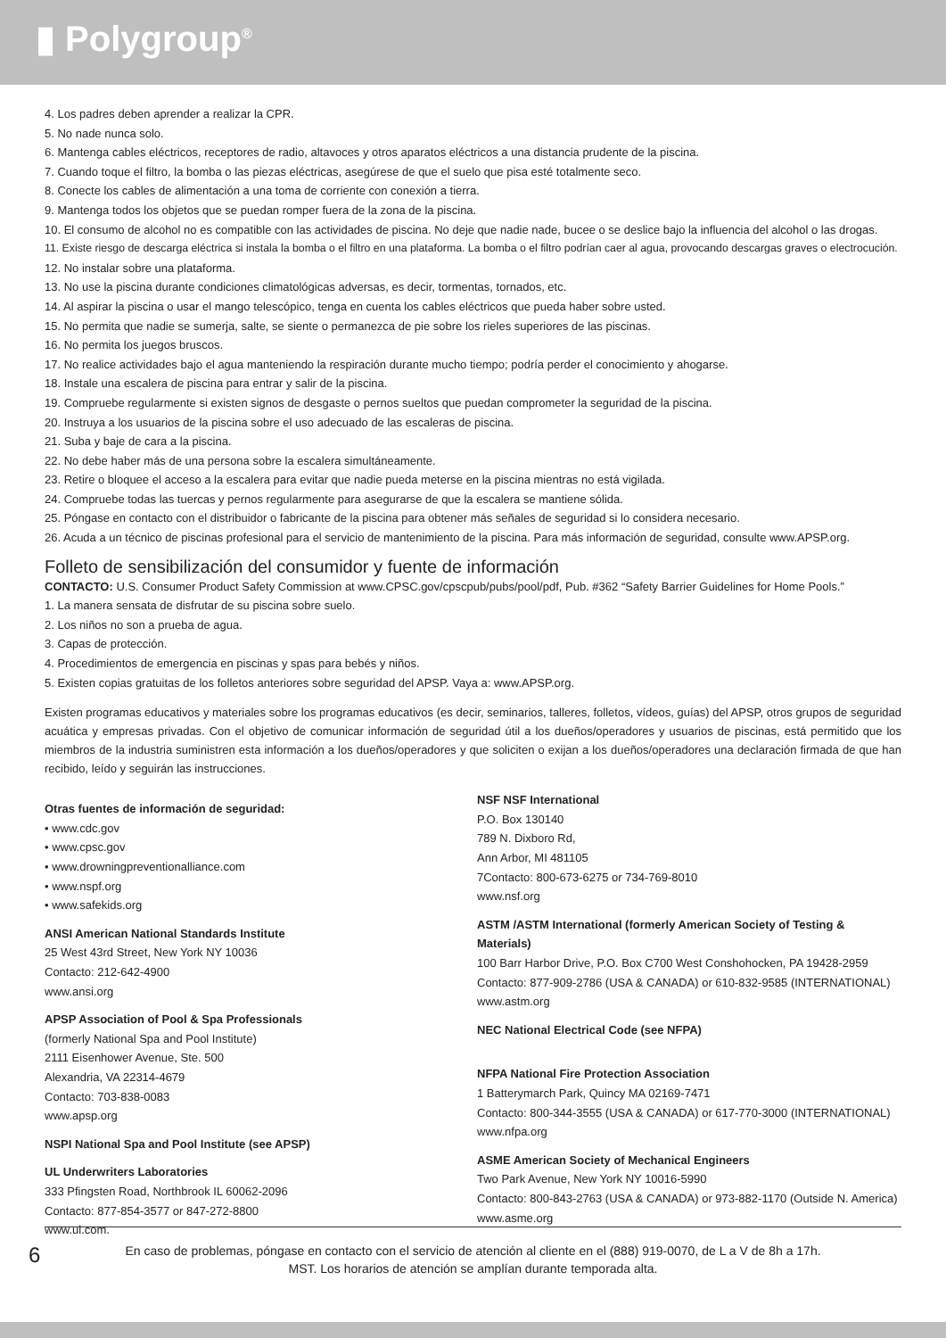▮ Polygroup<sup>®</sup>
4. Los padres deben aprender a realizar la CPR.
5. No nade nunca solo.
6. Mantenga cables eléctricos, receptores de radio, altavoces y otros aparatos eléctricos a una distancia prudente de la piscina.
7. Cuando toque el filtro, la bomba o las piezas eléctricas, asegúrese de que el suelo que pisa esté totalmente seco.
8. Conecte los cables de alimentación a una toma de corriente con conexión a tierra.
9. Mantenga todos los objetos que se puedan romper fuera de la zona de la piscina.
10. El consumo de alcohol no es compatible con las actividades de piscina. No deje que nadie nade, bucee o se deslice bajo la influencia del alcohol o las drogas.
11. Existe riesgo de descarga eléctrica si instala la bomba o el filtro en una plataforma. La bomba o el filtro podrían caer al agua, provocando descargas graves o electrocución.
12. No instalar sobre una plataforma.
13. No use la piscina durante condiciones climatológicas adversas, es decir, tormentas, tornados, etc.
14. Al aspirar la piscina o usar el mango telescópico, tenga en cuenta los cables eléctricos que pueda haber sobre usted.
15. No permita que nadie se sumerja, salte, se siente o permanezca de pie sobre los rieles superiores de las piscinas.
16. No permita los juegos bruscos.
17. No realice actividades bajo el agua manteniendo la respiración durante mucho tiempo; podría perder el conocimiento y ahogarse.
18. Instale una escalera de piscina para entrar y salir de la piscina.
19. Compruebe regularmente si existen signos de desgaste o pernos sueltos que puedan comprometer la seguridad de la piscina.
20. Instruya a los usuarios de la piscina sobre el uso adecuado de las escaleras de piscina.
21. Suba y baje de cara a la piscina.
22. No debe haber más de una persona sobre la escalera simultáneamente.
23. Retire o bloquee el acceso a la escalera para evitar que nadie pueda meterse en la piscina mientras no está vigilada.
24. Compruebe todas las tuercas y pernos regularmente para asegurarse de que la escalera se mantiene sólida.
25. Póngase en contacto con el distribuidor o fabricante de la piscina para obtener más señales de seguridad si lo considera necesario.
26. Acuda a un técnico de piscinas profesional para el servicio de mantenimiento de la piscina. Para más información de seguridad, consulte www.APSP.org.
Folleto de sensibilización del consumidor y fuente de información
CONTACTO: U.S. Consumer Product Safety Commission at www.CPSC.gov/cpscpub/pubs/pool/pdf, Pub. #362 “Safety Barrier Guidelines for Home Pools.”
1. La manera sensata de disfrutar de su piscina sobre suelo.
2. Los niños no son a prueba de agua.
3. Capas de protección.
4. Procedimientos de emergencia en piscinas y spas para bebés y niños.
5. Existen copias gratuitas de los folletos anteriores sobre seguridad del APSP. Vaya a: www.APSP.org.
Existen programas educativos y materiales sobre los programas educativos (es decir, seminarios, talleres, folletos, vídeos, guías) del APSP, otros grupos de seguridad acuática y empresas privadas. Con el objetivo de comunicar información de seguridad útil a los dueños/operadores y usuarios de piscinas, está permitido que los miembros de la industria suministren esta información a los dueños/operadores y que soliciten o exijan a los dueños/operadores una declaración firmada de que han recibido, leído y seguirán las instrucciones.
Otras fuentes de información de seguridad:
• www.cdc.gov
• www.cpsc.gov
• www.drowningpreventionalliance.com
• www.nspf.org
• www.safekids.org
ANSI American National Standards Institute
25 West 43rd Street, New York NY 10036
Contacto: 212-642-4900
www.ansi.org
APSP Association of Pool & Spa Professionals
(formerly National Spa and Pool Institute)
2111 Eisenhower Avenue, Ste. 500
Alexandria, VA 22314-4679
Contacto: 703-838-0083
www.apsp.org
NSPI National Spa and Pool Institute (see APSP)
UL Underwriters Laboratories
333 Pfingsten Road, Northbrook IL 60062-2096
Contacto: 877-854-3577 or 847-272-8800
www.ul.com.
NSF NSF International
P.O. Box 130140
789 N. Dixboro Rd,
Ann Arbor, MI 481105
7Contacto: 800-673-6275 or 734-769-8010
www.nsf.org
ASTM /ASTM International (formerly American Society of Testing & Materials)
100 Barr Harbor Drive, P.O. Box C700 West Conshohocken, PA 19428-2959
Contacto: 877-909-2786 (USA & CANADA) or 610-832-9585 (INTERNATIONAL)
www.astm.org
NEC National Electrical Code (see NFPA)
NFPA National Fire Protection Association
1 Batterymarch Park, Quincy MA 02169-7471
Contacto: 800-344-3555 (USA & CANADA) or 617-770-3000 (INTERNATIONAL)
www.nfpa.org
ASME American Society of Mechanical Engineers
Two Park Avenue, New York NY 10016-5990
Contacto: 800-843-2763 (USA & CANADA) or 973-882-1170 (Outside N. America)
www.asme.org
En caso de problemas, póngase en contacto con el servicio de atención al cliente en el (888) 919-0070, de L a V de 8h a 17h.
MST. Los horarios de atención se amplían durante temporada alta.
6